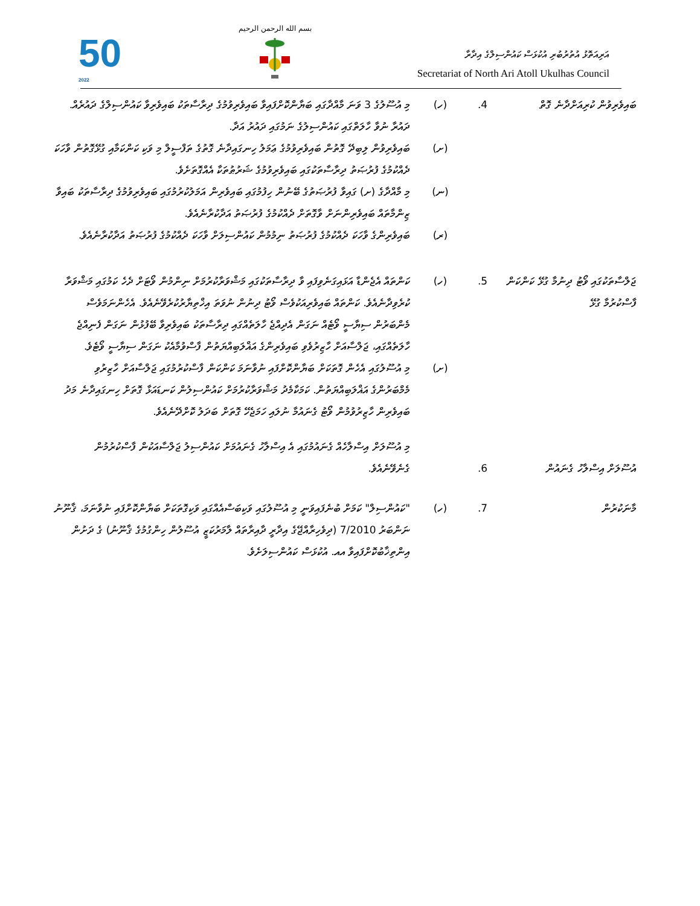50
2022
بسم الله الرحمن الرحيم
އަރިއަތޮޅު އުތުރުބުރި އުކުޅަސް ކައުންސިލްގެ އިދާރާ
Secretariat of North Ari Atoll Ukulhas Council
ބައިވެރިވުން ކުރިއަށްދާނެ ގޮތް
.4 (ހ) މި އުސޫލުގެ 3 ވަނަ މާއްދާގައި ބަޔާންކޮށްފައިވާ ބައިވެރިވުމުގެ ދިރާސާތަކު ބައިވެރިވާ ކައުންސިލްގެ ދައުރެއް. ދައުރާ ނުވާ ހާލަތްގައި ކައުންސިލުގެ ނަމުގައި ދައުރު އަދާ.
(ށ) ބައިވެރިވުން ލިބިދޭ ގޮތުން ބައިވެރިވުމުގެ ޢަމަލު ހިނގައިދާނެ ގޮތުގެ ތަފްސީލް މި ވަކި ކަންކަމާއި ގުޅޭގޮތުން ވާހަކަ ދެއްކުމުގެ ފުރުޞަތު ދިރާސާތަކުގައި ބައިވެރިވުމުގެ ޝަރުޠުތަކާ އެއްގޮތަށެވެ.
(ނ) މި މާއްދާގެ (ށ) ގައިވާ ފުރުޞަތުގެ ބޭނުން ހިފުމުގައި ބައިވެރިން އަމަލުކުރުމުގައި ބައިވެރިވުމުގެ ދިރާސާތަކު ބައިވާ ޒިންމާތައް ބައިވެރިންނަށް ވާގޮތަށް ދެއްކުމުގެ ފުރުޞަތު އަދާކުރާނެއެވެ.
(ރ) ބައިވެރިންގެ ވާހަކަ ދެއްކުމުގެ ފުރުޞަތު ނިމުމުން ކައުންސިލަށް ވާހަކަ ދެއްކުމުގެ ފުރުޞަތު އަދާކުރާނެއެވެ.
ޖަލްސާތަކުގައި ވޯޓު ދިނުމާ ގުޅޭ ކަންކަން ފާސްކުރުމާ ގުޅޭ
.5 (ހ) ކަންތައް އެޖެންޑާ އަޅައިގަނެވިފައި ވާ ދިރާސާތަކުގައި މަޝްވަރާކުރުމަށް ނިންމުން ވޯޓަށް ދެހެ ކަމުގައި މަޝްވަރާ ކުރެވިދާނެއެވެ. ކަންތައް ބައިވެރިއަކުވެސް ވޯޓު ދިނުން ނުވަތަ އިޚްތިޔާރުކުރެވޭނެއެވެ. އެހެންނަމަވެސް މެންބަރުން ސިޔާސީ ވޯޓެއް ނަގަން އެދިއްޖެ ހާލަތެއްގައި ދިރާސާތަކު ބައިވެރިވާ ބޭފުޅުން ނަގަން ފެނިއްޖެ ހާލަތެއްގައި، ޖަލްސާއަށް ހާޒިރުވެވި ބައިވެރިންގެ އަޣްލަބިއްޔަތުން ފާސްވުމާއެކު ނަގަން ސިޔާސީ ވޯޓެވެ.
(ށ) މި އުސޫލުގައި އެހެން ގޮތަކަށް ބަޔާންކޮށްފައި ނުވާނަމަ ކަންކަން ފާސްކުރުމުގައި ޖަލްސާއަށް ހާޒިރުވި މެމްބަރުންގެ އަޣްލަބިއްޔަތުން. ކަމަކާމެދު މަޝްވަރާކުރުމަށް ކައުންސިލުން ކަނޑައަޅާ ގޮތަށް ހިނގައިދާނެ މަދު ބައިވެރިން ހާޒިރުވުމުން ވޯޓު ގެނައުމާ ނުލައި ހަމަޖެހޭ ގޮތަށް ބަދަލު ކޮށްދޭނެއެވެ.
އުސޫލަށް އިސްލާހު ގެނައުން
.6
މި އުސޫލަށް އިސްލާހެއް ގެނައުމުގައި އެ އިސްލާހު ގެނައުމަށް ކައުންސިލު ޖަލްސާއަކުން ފާސްކުރުމުން ގެނެވޭނެއެވެ.
މާނަކުރުން .7 (ހ) "ކައުންސިލް" ކަމަށް ބުނެފައިވަނީ މި އުސޫލުގައި ވަކިބަސްއެއްގައި ވަކިގޮތަކަށް ބަޔާންކޮށްފައި ނުވާނަމަ، ޤާނޫނު ނަންބަރު 7/2010 (ދިވެހިރާއްޖޭގެ އިދާރީ ދާއިރާތައް ލާމަރުކަޒީ އުސޫލުން ހިންގުމުގެ ޤާނޫނު) ގެ ދަށުން އިންތިޚާބުކޮށްފައިވާ އއ. އުކުޅަސް ކައުންސިލަށެވެ.